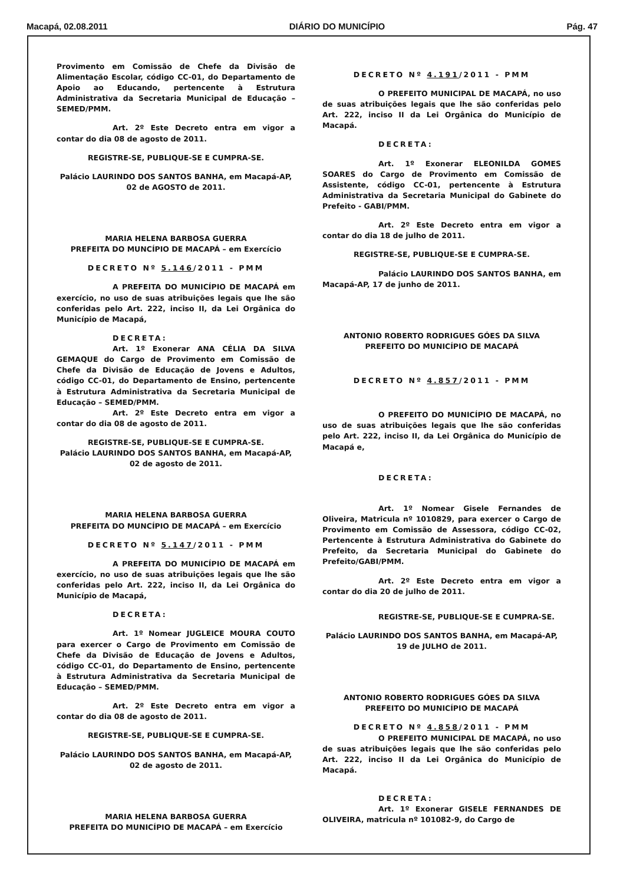Macapá, 02.08.2011 DIÁRIO DO MUNICÍPIO Pág. 47
Provimento em Comissão de Chefe da Divisão de Alimentação Escolar, código CC-01, do Departamento de Apoio ao Educando, pertencente à Estrutura Administrativa da Secretaria Municipal de Educação – SEMED/PMM.
Art. 2º Este Decreto entra em vigor a contar do dia 08 de agosto de 2011.
REGISTRE-SE, PUBLIQUE-SE E CUMPRA-SE.
Palácio LAURINDO DOS SANTOS BANHA, em Macapá-AP, 02 de AGOSTO de 2011.
MARIA HELENA BARBOSA GUERRA
PREFEITA DO MUNCÍPIO DE MACAPÁ – em Exercício
DECRETO Nº 5.146/2011 - PMM
A PREFEITA DO MUNICÍPIO DE MACAPÁ em exercício, no uso de suas atribuições legais que lhe são conferidas pelo Art. 222, inciso II, da Lei Orgânica do Município de Macapá,
DECRETA:
Art. 1º Exonerar ANA CÉLIA DA SILVA GEMAQUE do Cargo de Provimento em Comissão de Chefe da Divisão de Educação de Jovens e Adultos, código CC-01, do Departamento de Ensino, pertencente à Estrutura Administrativa da Secretaria Municipal de Educação – SEMED/PMM.
Art. 2º Este Decreto entra em vigor a contar do dia 08 de agosto de 2011.
REGISTRE-SE, PUBLIQUE-SE E CUMPRA-SE.
Palácio LAURINDO DOS SANTOS BANHA, em Macapá-AP, 02 de agosto de 2011.
MARIA HELENA BARBOSA GUERRA
PREFEITA DO MUNCÍPIO DE MACAPÁ – em Exercício
DECRETO Nº 5.147/2011 - PMM
A PREFEITA DO MUNICÍPIO DE MACAPÁ em exercício, no uso de suas atribuições legais que lhe são conferidas pelo Art. 222, inciso II, da Lei Orgânica do Município de Macapá,
DECRETA:
Art. 1º Nomear JUGLEICE MOURA COUTO para exercer o Cargo de Provimento em Comissão de Chefe da Divisão de Educação de Jovens e Adultos, código CC-01, do Departamento de Ensino, pertencente à Estrutura Administrativa da Secretaria Municipal de Educação – SEMED/PMM.
Art. 2º Este Decreto entra em vigor a contar do dia 08 de agosto de 2011.
REGISTRE-SE, PUBLIQUE-SE E CUMPRA-SE.
Palácio LAURINDO DOS SANTOS BANHA, em Macapá-AP, 02 de agosto de 2011.
MARIA HELENA BARBOSA GUERRA
PREFEITA DO MUNICÍPIO DE MACAPÁ – em Exercício
DECRETO Nº 4.191/2011 - PMM
O PREFEITO MUNICIPAL DE MACAPÁ, no uso de suas atribuições legais que lhe são conferidas pelo Art. 222, inciso II da Lei Orgânica do Município de Macapá.
DECRETA:
Art. 1º Exonerar ELEONILDA GOMES SOARES do Cargo de Provimento em Comissão de Assistente, código CC-01, pertencente à Estrutura Administrativa da Secretaria Municipal do Gabinete do Prefeito - GABI/PMM.
Art. 2º Este Decreto entra em vigor a contar do dia 18 de julho de 2011.
REGISTRE-SE, PUBLIQUE-SE E CUMPRA-SE.
Palácio LAURINDO DOS SANTOS BANHA, em Macapá-AP, 17 de junho de 2011.
ANTONIO ROBERTO RODRIGUES GÓES DA SILVA
PREFEITO DO MUNICÍPIO DE MACAPÁ
DECRETO Nº 4.857/2011 - PMM
O PREFEITO DO MUNICÍPIO DE MACAPÁ, no uso de suas atribuições legais que lhe são conferidas pelo Art. 222, inciso II, da Lei Orgânica do Município de Macapá e,
DECRETA:
Art. 1º Nomear Gisele Fernandes de Oliveira, Matricula nº 1010829, para exercer o Cargo de Provimento em Comissão de Assessora, código CC-02, Pertencente à Estrutura Administrativa do Gabinete do Prefeito, da Secretaria Municipal do Gabinete do Prefeito/GABI/PMM.
Art. 2º Este Decreto entra em vigor a contar do dia 20 de julho de 2011.
REGISTRE-SE, PUBLIQUE-SE E CUMPRA-SE.
Palácio LAURINDO DOS SANTOS BANHA, em Macapá-AP, 19 de JULHO de 2011.
ANTONIO ROBERTO RODRIGUES GÓES DA SILVA
PREFEITO DO MUNICÍPIO DE MACAPÁ
DECRETO Nº 4.858/2011 - PMM
O PREFEITO MUNICIPAL DE MACAPÁ, no uso de suas atribuições legais que lhe são conferidas pelo Art. 222, inciso II da Lei Orgânica do Município de Macapá.
DECRETA:
Art. 1º Exonerar GISELE FERNANDES DE OLIVEIRA, matricula nº 101082-9, do Cargo de